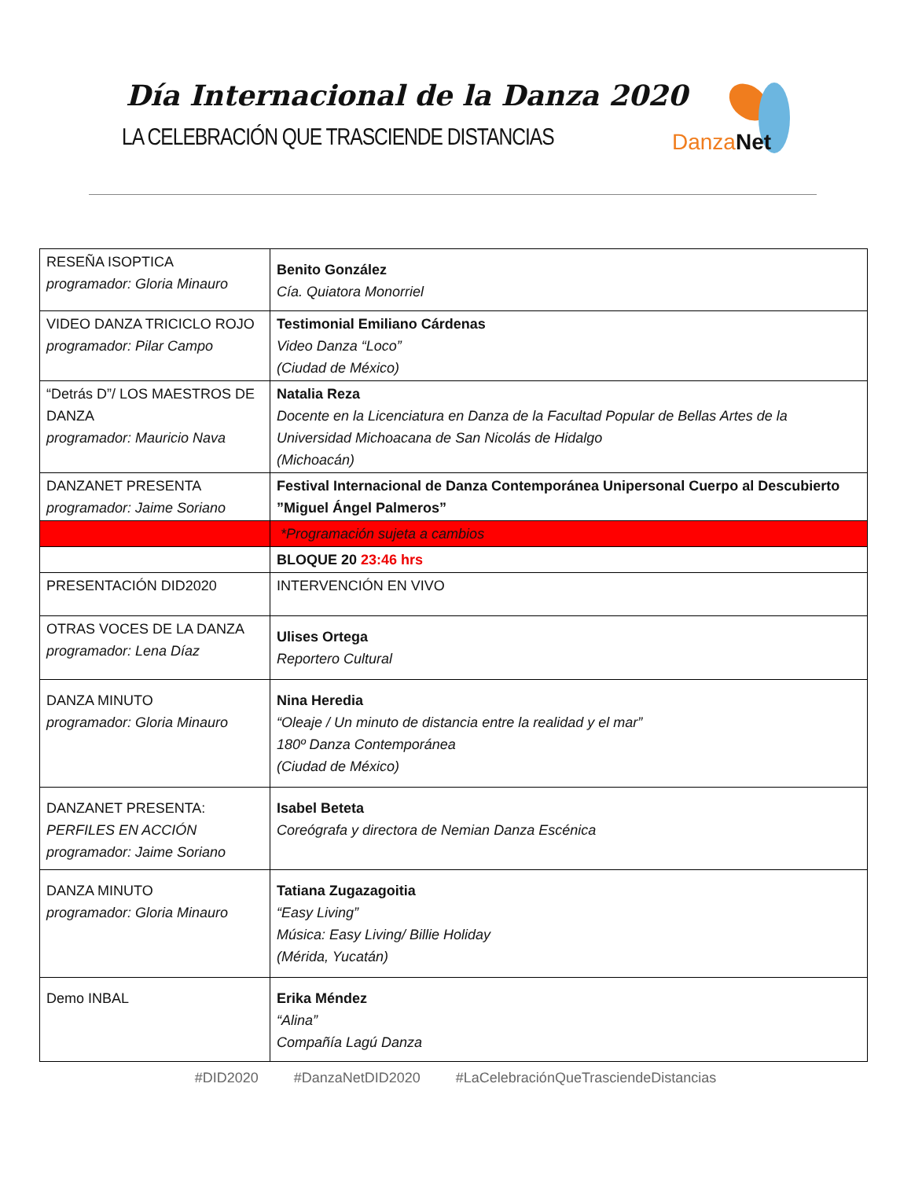Día Internacional de la Danza 2020
LA CELEBRACIÓN QUE TRASCIENDE DISTANCIAS
Danza Net
| RESEÑA ISOPTICA programador: Gloria Minauro | Benito González Cía. Quiatora Monorriel |
| VIDEO DANZA TRICICLO ROJO programador: Pilar Campo | Testimonial Emiliano Cárdenas Video Danza “Loco” (Ciudad de México) |
| “Detrás D”/ LOS MAESTROS DE DANZA programador: Mauricio Nava | Natalia Reza Docente en la Licenciatura en Danza de la Facultad Popular de Bellas Artes de la Universidad Michoacana de San Nicolás de Hidalgo (Michoacán) |
| DANZANET PRESENTA programador: Jaime Soriano | Festival Internacional de Danza Contemporánea Unipersonal Cuerpo al Descubierto ”Miguel Ángel Palmeros” |
| | *Programación sujeta a cambios |
| | BLOQUE 20 23:46 hrs |
| PRESENTACIÓN DID2020 | INTERVENCIÓN EN VIVO |
| OTRAS VOCES DE LA DANZA programador: Lena Díaz | Ulises Ortega Reportero Cultural |
| DANZA MINUTO programador: Gloria Minauro | Nina Heredia “Oleaje / Un minuto de distancia entre la realidad y el mar” 180º Danza Contemporánea (Ciudad de México) |
| DANZANET PRESENTA: PERFILES EN ACCIÓN programador: Jaime Soriano | Isabel Beteta Coreógrafa y directora de Nemian Danza Escénica |
| DANZA MINUTO programador: Gloria Minauro | Tatiana Zugazagoitia “Easy Living” Música: Easy Living/ Billie Holiday (Mérida, Yucatán) |
| Demo INBAL | Erika Méndez “Alina” Compañía Lagú Danza |
#DID2020 #DanzaNetDID2020 #LaCelebraciónQueTrasciendeDistancias